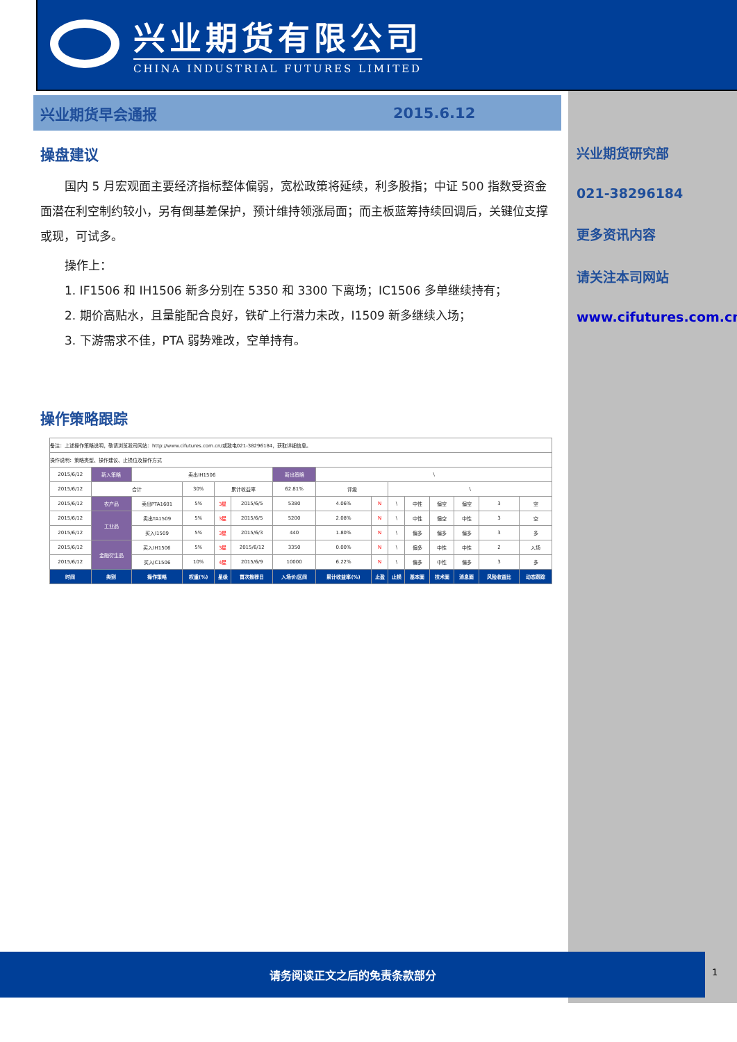兴业期货有限公司
CHINA INDUSTRIAL FUTURES LIMITED
兴业期货早会通报 2015.6.12
兴业期货研究部
021-38296184
更多资讯内容
请关注本司网站
www.cifutures.com.cn
操盘建议
国内 5 月宏观面主要经济指标整体偏弱，宽松政策将延续，利多股指；中证 500 指数受资金面潜在利空制约较小，另有倒基差保护，预计维持领涨局面；而主板蓝筹持续回调后，关键位支撑或现，可试多。
操作上：
1. IF1506 和 IH1506 新多分别在 5350 和 3300 下离场；IC1506 多单继续持有；
2. 期价高贴水，且量能配合良好，铁矿上行潜力未改，I1509 新多继续入场；
3. 下游需求不佳，PTA 弱势难改，空单持有。
操作策略跟踪
| 备注：上述操作策略说明，敬请浏览我司网站：http://www.cifutures.com.cn/或致电021-38296184，获取详细信息。 | | | | | | | | | | | | | | |
| 操作说明：策略类型、操作建议、止损位及操作方式 | | | | | | | | | | | | | | |
| 2015/6/12 | 新入策略 | 卖出IH1506 | | | | 新出策略 | \ | | | | | | | |
| 2015/6/12 | 合计 | | 30% | 累计收益率 | | 62.81% | 评级 | | \ | | | | | |
| 2015/6/12 | 农产品 | 卖出PTA1601 | 5% | 3星 | 2015/6/5 | 5380 | 4.06% | N | \ | 中性 | 偏空 | 偏空 | 3 | 空 |
| 2015/6/12 | 工业品 | 卖出TA1509 | 5% | 3星 | 2015/6/5 | 5200 | 2.08% | N | \ | 中性 | 偏空 | 中性 | 3 | 空 |
| 2015/6/12 | | 买入I1509 | 5% | 3星 | 2015/6/3 | 440 | 1.80% | N | \ | 偏多 | 偏多 | 偏多 | 3 | 多 |
| 2015/6/12 | 金融衍生品 | 买入IH1506 | 5% | 3星 | 2015/6/12 | 3350 | 0.00% | N | \ | 偏多 | 中性 | 中性 | 2 | 入场 |
| 2015/6/12 | | 买入IC1506 | 10% | 4星 | 2015/6/9 | 10000 | 6.22% | N | \ | 偏多 | 中性 | 偏多 | 3 | 多 |
| 时间 | 类别 | 操作策略 | 权重(%) | 星级 | 首次推荐日 | 入场价/区间 | 累计收益率(%) | 止盈 | 止损 | 基本面 | 技术面 | 消息面 | 风险收益比 | 动态跟踪 |
请务阅读正文之后的免责条款部分
1